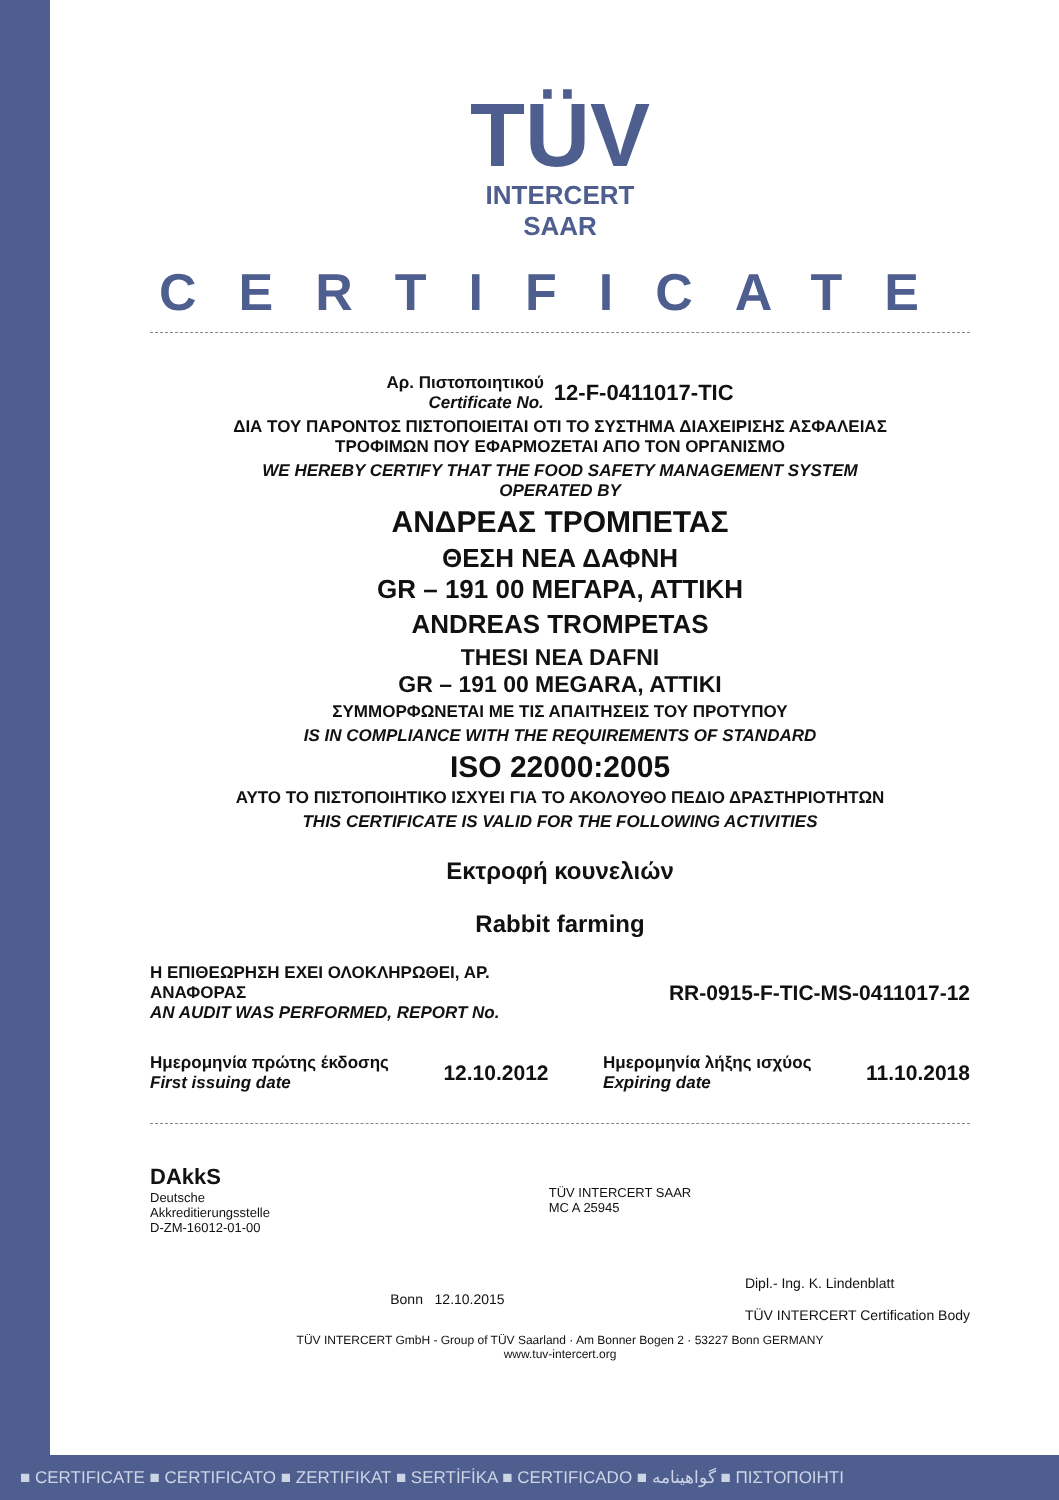TÜV
INTERCERT
SAAR
CERTIFICATE
Αρ. Πιστοποιητικού
Certificate No.
12-F-0411017-TIC
ΔΙΑ ΤΟΥ ΠΑΡΟΝΤΟΣ ΠΙΣΤΟΠΟΙΕΙΤΑΙ ΟΤΙ ΤΟ ΣΥΣΤΗΜΑ ΔΙΑΧΕΙΡΙΣΗΣ ΑΣΦΑΛΕΙΑΣ
ΤΡΟΦΙΜΩΝ ΠΟΥ ΕΦΑΡΜΟΖΕΤΑΙ ΑΠΟ ΤΟΝ ΟΡΓΑΝΙΣΜΟ
WE HEREBY CERTIFY THAT THE FOOD SAFETY MANAGEMENT SYSTEM
OPERATED BY
ΑΝΔΡΕΑΣ ΤΡΟΜΠΕΤΑΣ
ΘΕΣΗ ΝΕΑ ΔΑΦΝΗ
GR – 191 00 ΜΕΓΑΡΑ, ΑΤΤΙΚΗ
ANDREAS TROMPETAS
THESI NEA DAFNI
GR – 191 00 MEGARA, ATTIKI
ΣΥΜΜΟΡΦΩΝΕΤΑΙ ΜΕ ΤΙΣ ΑΠΑΙΤΗΣΕΙΣ ΤΟΥ ΠΡΟΤΥΠΟΥ
IS IN COMPLIANCE WITH THE REQUIREMENTS OF STANDARD
ISO 22000:2005
ΑΥΤΟ ΤΟ ΠΙΣΤΟΠΟΙΗΤΙΚΟ ΙΣΧΥΕΙ ΓΙΑ ΤΟ ΑΚΟΛΟΥΘΟ ΠΕΔΙΟ ΔΡΑΣΤΗΡΙΟΤΗΤΩΝ
THIS CERTIFICATE IS VALID FOR THE FOLLOWING ACTIVITIES
Εκτροφή κουνελιών
Rabbit farming
Η ΕΠΙΘΕΩΡΗΣΗ ΕΧΕΙ ΟΛΟΚΛΗΡΩΘΕΙ, ΑΡ.
ΑΝΑΦΟΡΑΣ
AN AUDIT WAS PERFORMED, REPORT No.
RR-0915-F-TIC-MS-0411017-12
Ημερομηνία πρώτης έκδοσης
First issuing date
12.10.2012
Ημερομηνία λήξης ισχύος
Expiring date
11.10.2018
DAkkS
Deutsche
Akkreditierungsstelle
D-ZM-16012-01-00
TÜV INTERCERT SAAR
MC A 25945
Bonn 12.10.2015
Dipl.- Ing. K. Lindenblatt
TÜV INTERCERT Certification Body
TÜV INTERCERT GmbH - Group of TÜV Saarland · Am Bonner Bogen 2 · 53227 Bonn GERMANY
www.tuv-intercert.org
■ CERTIFICATE ■ CERTIFICATO ■ ZERTIFIKAT ■ SERTİFİKA ■ CERTIFICADO ■ گواهینامه ■ ΠΙΣΤΟΠΟΙΗΤΙ